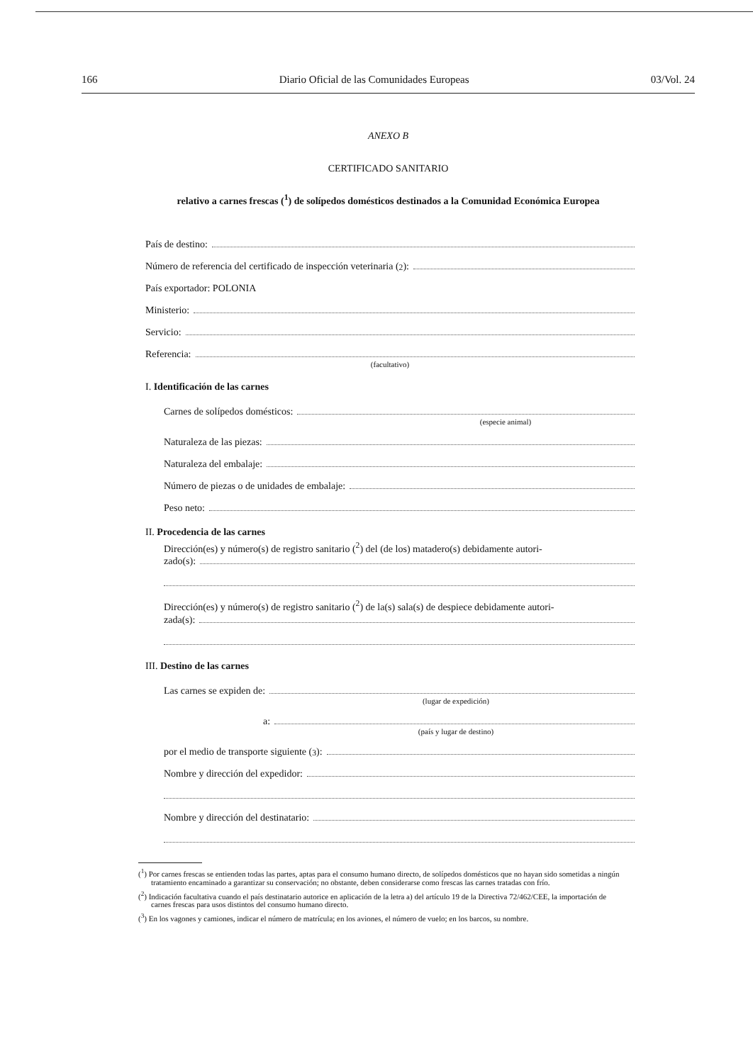166 Diario Oficial de las Comunidades Europeas 03/Vol. 24
ANEXO B
CERTIFICADO SANITARIO
relativo a carnes frescas (<sup>1</sup>) de solípedos domésticos destinados a la Comunidad Económica Europea
País de destino:
Número de referencia del certificado de inspección veterinaria (<sup>2</sup>):
País exportador: POLONIA
Ministerio:
Servicio:
Referencia:
(facultativo)
I. Identificación de las carnes
Carnes de solípedos domésticos:
(especie animal)
Naturaleza de las piezas:
Naturaleza del embalaje:
Número de piezas o de unidades de embalaje:
Peso neto:
II. Procedencia de las carnes
Dirección(es) y número(s) de registro sanitario (<sup>2</sup>) del (de los) matadero(s) debidamente autori-
zado(s):
Dirección(es) y número(s) de registro sanitario (<sup>2</sup>) de la(s) sala(s) de despiece debidamente autori-
zada(s):
III. Destino de las carnes
Las carnes se expiden de:
(lugar de expedición)
a:
(país y lugar de destino)
por el medio de transporte siguiente (<sup>3</sup>):
Nombre y dirección del expedidor:
Nombre y dirección del destinatario:
(<sup>1</sup>) Por carnes frescas se entienden todas las partes, aptas para el consumo humano directo, de solípedos domésticos que no hayan sido sometidas a ningún tratamiento encaminado a garantizar su conservación; no obstante, deben considerarse como frescas las carnes tratadas con frío.
(<sup>2</sup>) Indicación facultativa cuando el país destinatario autorice en aplicación de la letra a) del artículo 19 de la Directiva 72/462/CEE, la importación de carnes frescas para usos distintos del consumo humano directo.
(<sup>3</sup>) En los vagones y camiones, indicar el número de matrícula; en los aviones, el número de vuelo; en los barcos, su nombre.